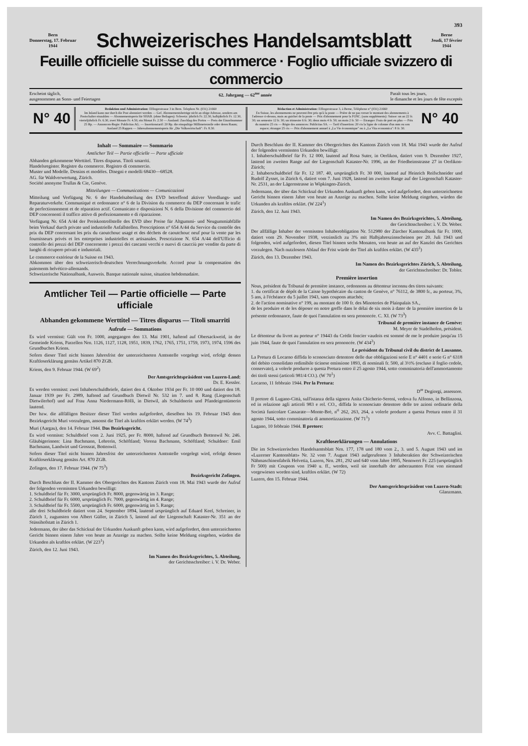393
Bern
Donnerstag, 17. Februar
1944
Schweizerisches Handelsamtsblatt
Berne
Jeudi, 17 février
1944
Feuille officielle suisse du commerce · Foglio ufficiale svizzero di commercio
Erscheint täglich,
ausgenommen an Sonn- und Feiertagen
62. Jahrgang — 62<sup>me</sup> année Paraît tous les jours,
le dimanche et les jours de fête exceptés
N° 40
Redaktion und Administration: Effingerstrasse 3 in Bern. Telephon Nr. (031) 21660
Im Inland kann nur durch die Post abonniert werden — Gef. Abonnementsbeträge nicht an obige Adresse, sondern am Postschalter einzahlen — Abonnementspreis für SHAB. (ohne Beilagen): Schweiz: jährlich Fr. 22.30, halbjährlich Fr. 12.30, vierteljährlich Fr. 6.30, zwei Monate Fr. 4.50, ein Monat Fr. 2.50 — Ausland: Zuschlag des Portos — Preis der Einzelnummer 25 Rp. — Annoncen-Regie: Publicitas AG. — Insertionstarif: 20 Rp. die einspaltige Millimeterzeile oder deren Raum; Ausland 25 Rappen — Jahresabonnementspreis für „Die Volkswirtschaft": Fr. 8.30.
Rédaction et Administration: Effingerstrasse 3, à Berne, Téléphone n° (031) 21660
En Suisse, les abonnements ne peuvent être pris qu'à la poste — Prière de ne pas verser le montant des abonnements à l'adresse ci-dessus, mais au guichet de la poste — Prix d'abonnement pour la FOSC. (sans suppléments): Suisse: un an 22 fr. 30; un semestre 12 fr. 30; un trimestre 6 fr. 30; deux mois 4 fr. 50; un mois 2 fr. 50 — Etranger: Frais de port en plus — Prix du numéro 25 cts — Régie des annonces: Publicitas SA. — Tarif d'insertion: 20 cts la ligne de colonne d'un mm ou son espace; étranger 25 cts — Prix d'abonnement annuel à „La Vie économique" ou à „La Vita economica": 8 fr. 30.
N° 40
Inhalt — Sommaire — Sommario
Amtlicher Teil — Partie officielle — Parte ufficiale
Abhanden gekommene Werttitel. Titres disparus. Titoli smarriti.
Handelsregister. Registre du commerce. Registro di commercio.
Muster und Modelle. Dessins et modèles. Disegni e modelli 68430—68528.
AG. für Waldverwertung, Zürich.
Société anonyme Trullas & Cie, Genève.
Mitteilungen — Communications — Comunicazioni
Mitteilung und Verfügung Nr. 6 der Handelsabteilung des EVD betreffend aktiver Veredlungs- und Reparaturverkehr. Communiqué et ordonnance n° 6 de la Division du commerce du DEP concernant le trafic de perfectionnement et de réparation actif. Comunicato e disposizioni N. 6 della Divisione del commercio del DEP concernenti il traffico attivo di perfezionamento e di riparazione.
Verfügung Nr. 654 A/44 der Preiskontrollstelle des EVD über Preise für Altgummi- und Neugummiabfälle beim Verkauf durch private und industrielle Anfallstellen. Prescriptions n° 654 A/44 du Service du contrôle des prix du DEP concernant les prix du caoutchouc usagé et des déchets de caoutchouc neuf pour la vente par les fournisseurs privés et les entreprises industrielles et artisanales. Prescrizione N. 654 A/44 dell'Ufficio di controllo dei prezzi del DEP concernente i prezzi dei cascami vecchi e nuovi di caucciù per vendite da parte di luoghi di ricupero privati e industriali.
Le commerce extérieur de la Suisse en 1943.
Abkommen über den schweizerisch-deutschen Verrechnungsverkehr. Accord pour la compensation des paiements helvético-allemands.
Schweizerische Nationalbank, Ausweis. Banque nationale suisse, situation hebdomadaire.
Amtlicher Teil — Partie officielle — Parte ufficiale
Abhanden gekommene Werttitel — Titres disparus — Titoli smarriti
Aufrufe — Sommations
Es wird vermisst: Gült von Fr. 1000, angegangen den 13. Mai 1901, haftend auf Obersackweid, in der Gemeinde Kriens, Parzellen Nrn. 1126, 1127, 1128, 1951, 1839, 1762, 1765, 1751, 1759, 1973, 1974, 1596 des Grundbuches Kriens.
Sofern dieser Titel nicht binnen Jahresfrist der unterzeichneten Amtsstelle vorgelegt wird, erfolgt dessen Kraftloserklärung gemäss Artikel 870 ZGB.
Kriens, den 9. Februar 1944. (W 69<sup>2</sup>)
Der Amtsgerichtspräsident von Luzern-Land:
Dr. E. Kessler.
Es werden vermisst: zwei Inhaberschuldbriefe, datiert den 4. Oktober 1934 per Fr. 10 000 und datiert den 18. Januar 1939 per Fr. 2989, haftend auf Grundbuch Dietwil Nr. 532 im 7. und 8. Rang (Liegenschaft Dietwilerhof) und auf Frau Anna Niedermann-Rölli, in Dietwil, als Schuldnerin und Pfandeigentümerin lautend.
Der bzw. die allfälligen Besitzer dieser Titel werden aufgefordert, dieselben bis 19. Februar 1945 dem Bezirksgericht Muri vorzulegen, ansonst die Titel als kraftlos erklärt werden. (W 74<sup>3</sup>)
Muri (Aargau), den 14. Februar 1944. Das Bezirksgericht.
Es wird vermisst: Schuldbrief vom 2. Juni 1925, per Fr. 8000, haftend auf Grundbuch Bottenwil Nr. 246. Gläubigerinnen: Lina Bachmann, Lehrerin, Schöftland; Verena Bachmann, Schöftland; Schuldner: Emil Bachmann, Landwirt und Grossrat, Bottenwil.
Sofern dieser Titel nicht binnen Jahresfrist der unterzeichneten Amtsstelle vorgelegt wird, erfolgt dessen Kraftloserklärung gemäss Art. 870 ZGB.
Zofingen, den 17. Februar 1944. (W 75<sup>3</sup>)
Bezirksgericht Zofingen.
Durch Beschluss der II. Kammer des Obergerichtes des Kantons Zürich vom 18. Mai 1943 wurde der Aufruf der folgenden vermissten Urkunden bewilligt:
1. Schuldbrief für Fr. 3000, ursprünglich Fr. 8000, gegenwärtig im 3. Range;
2. Schuldbrief für Fr. 6000, ursprünglich Fr. 7000, gegenwärtig im 4. Range;
3. Schuldbrief für Fr. 5500, ursprünglich Fr. 6000, gegenwärtig im 5. Range;
alle drei Schuldbriefe datiert vom 24. September 1894, lautend ursprünglich auf Eduard Keel, Schreiner, in Zürich 1, zugunsten von Albert Güller, in Zürich 5, lastend auf der Liegenschaft Kataster-Nr. 351 an der Stüssihofstatt in Zürich 1.
Jedermann, der über das Schicksal der Urkunden Auskunft geben kann, wird aufgefordert, dem unterzeichneten Gericht binnen einem Jahre von heute an Anzeige zu machen. Sollte keine Meldung eingehen, würden die Urkunden als kraftlos erklärt. (W 223<sup>1</sup>)
Zürich, den 12. Juni 1943.
Im Namen des Bezirksgerichtes, 5. Abteilung,
der Gerichtsschreiber: i. V. Dr. Weber.
Durch Beschluss der II. Kammer des Obergerichtes des Kantons Zürich vom 18. Mai 1943 wurde der Aufruf der folgenden vermissten Urkunden bewilligt:
1. Inhaberschuldbrief für Fr. 12 000, lautend auf Rosa Suter, in Oerlikon, datiert vom 9. Dezember 1927, lastend im zweiten Range auf der Liegenschaft Kataster-Nr. 1996, an der Friedheimstrasse 27 in Oerlikon-Zürich;
2. Inhaberschuldbrief für Fr. 12 187. 40, ursprünglich Fr. 30 000, lautend auf Heinrich Reifschneider und Rudolf Zysset, in Zürich 6, datiert vom 7. Juni 1928, lastend im zweiten Range auf der Liegenschaft Kataster-Nr. 2531, an der Lägernstrasse in Wipkingen-Zürich.
Jedermann, der über das Schicksal der Urkunden Auskunft geben kann, wird aufgefordert, dem unterzeichneten Gericht binnen einem Jahre von heute an Anzeige zu machen. Sollte keine Meldung eingehen, würden die Urkunden als kraftlos erklärt. (W 224<sup>1</sup>)
Zürich, den 12. Juni 1943.
Im Namen des Bezirksgerichtes, 5. Abteilung,
der Gerichtsschreiber: i. V. Dr. Weber.
Der allfällige Inhaber der vermissten Inhaberobligation Nr. 512980 der Zürcher Kantonalbank für Fr. 1000, datiert vom 29. November 1938, verzinslich zu 3% mit Halbjahreszinsscheinen per 20. Juli 1943 und folgenden, wird aufgefordert, diesen Titel binnen sechs Monaten, von heute an auf der Kanzlei des Gerichtes vorzulegen. Nach nutzlosem Ablauf der Frist würde der Titel als kraftlos erklärt. (W 435<sup>2</sup>)
Zürich, den 13. Dezember 1943.
Im Namen des Bezirksgerichtes Zürich, 5. Abteilung,
der Gerichtsschreiber: Dr. Tobler.
Première insertion
Nous, président du Tribunal de première instance, ordonnons au détenteur inconnu des titres suivants:
1. du certificat de dépôt de la Caisse hypothécaire du canton de Genève, n° 76112, de 3800 fr., au porteur, 3%, 5 ans, à l'échéance du 5 juillet 1943, sans coupons attachés;
2. de l'action nominative n° 199, au montant de 100 fr. des Minoteries de Plainpalais SA.,
de les produire et de les déposer en notre greffe dans le délai de six mois à dater de la première insertion de la présente ordonnance, faute de quoi l'annulation en sera prononcée. C. XI. (W 73<sup>3</sup>)
Tribunal de première instance de Genève:
M. Meyer de Stadelhofen, président.
Le détenteur du livret au porteur n° 19443 du Crédit foncier vaudois est sommé de me le produire jusqu'au 15 juin 1944, faute de quoi l'annulation en sera prononcée. (W 434<sup>2</sup>)
Le président du Tribunal civil du district de Lausanne.
La Pretura di Locarno diffida lo sconosciuto detentore delle due obbligazioni serie E n° 4401 e serie G n° 6318 del debito consolidato redimibile ticinese emissione 1893, di nominali fr. 500, al 3½% (escluso il foglio cedole, conservato), a volerle produrre a questa Pretura entro il 25 agosto 1944, sotto comminatoria dell'ammortamento dei titoli stessi (articoli 981/4 CO.). (W 70<sup>1</sup>)
Locarno, 11 febbraio 1944. Per la Pretura:
D<sup>re</sup> Degiorgi, assessore.
Il pretore di Lugano-Città, sull'istanza della signora Anita Chicherio-Sereni, vedova fu Alfonso, in Bellinzona, ed in relazione agli articoli 983 e rel. CO., diffida lo sconosciuto detentore delle tre azioni ordinarie della Società funicolare Cassarate—Monte-Brè, n<sup>ri</sup> 262, 263, 264, a volerle produrre a questa Pretura entro il 31 agosto 1944, sotto comminatoria di ammortizzazione. (W 71<sup>1</sup>)
Lugano, 10 febbraio 1944. Il pretore:
Avv. C. Battaglini.
Kraftloserklärungen — Annulations
Die im Schweizerischen Handelsamtsblatt Nrn. 177, 178 und 180 vom 2., 3. und 5. August 1943 und im «Luzerner Kantonsblatt» Nr. 32 vom 7. August 1943 aufgerufenen 3 Inhaberaktien der Schweizerischen Nähmaschinenfabrik Helvetia, Luzern, Nrn. 281, 292 und 640 vom Jahre 1895, Nennwert Fr. 225 (ursprünglich Fr 500) mit Coupons von 1940 u. ff., werden, weil sie innerhalb der anberaumten Frist von niemand vorgewiesen worden sind, kraftlos erklärt. (W 72)
Luzern, den 15. Februar 1944.
Der Amtsgerichtspräsident von Luzern-Stadt:
Glanzmann.